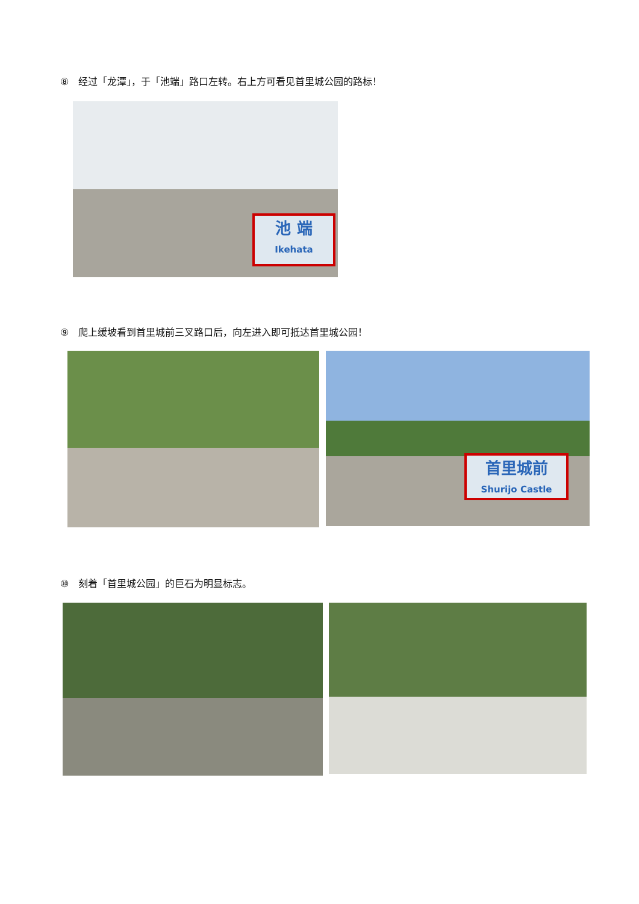⑧　经过「龙潭」，于「池端」路口左转。右上方可看见首里城公园的路标！
池 端
Ikehata
⑨　爬上缓坡看到首里城前三叉路口后，向左进入即可抵达首里城公园！
首里城前
Shurijo Castle
⑩　刻着「首里城公园」的巨石为明显标志。